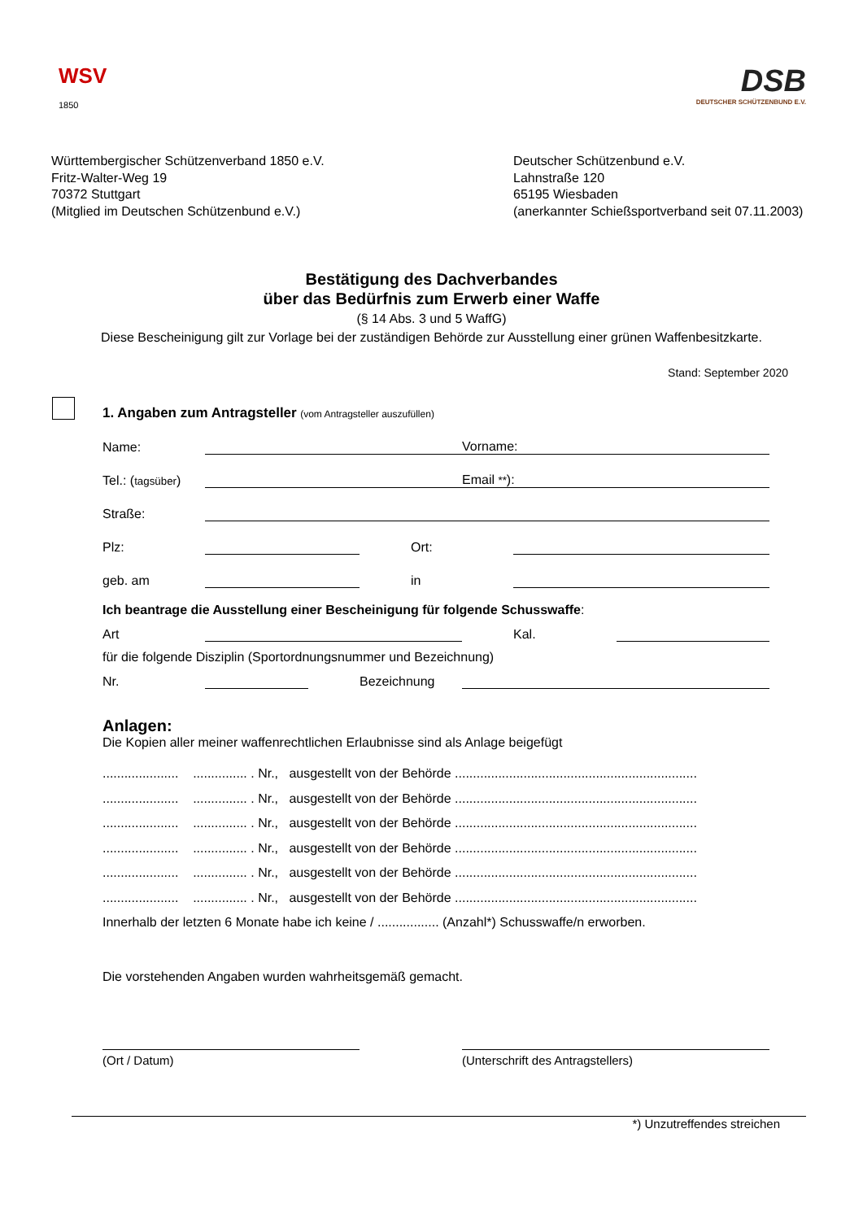WSV
1850
DSB
DEUTSCHER SCHÜTZENBUND E.V.
Württembergischer Schützenverband 1850 e.V.
Fritz-Walter-Weg 19
70372 Stuttgart
(Mitglied im Deutschen Schützenbund e.V.)
Deutscher Schützenbund e.V.
Lahnstraße 120
65195 Wiesbaden
(anerkannter Schießsportverband seit 07.11.2003)
Bestätigung des Dachverbandes
über das Bedürfnis zum Erwerb einer Waffe
(§ 14 Abs. 3 und 5 WaffG)
Diese Bescheinigung gilt zur Vorlage bei der zuständigen Behörde zur Ausstellung einer grünen Waffenbesitzkarte.
Stand: September 2020
1. Angaben zum Antragsteller (vom Antragsteller auszufüllen)
Name: Vorname:
Tel.: (tagsüber) Email **):
Straße:
Plz: Ort:
geb. am in
Ich beantrage die Ausstellung einer Bescheinigung für folgende Schusswaffe:
Art Kal.
für die folgende Disziplin (Sportordnungsnummer und Bezeichnung)
Nr. Bezeichnung
Anlagen:
Die Kopien aller meiner waffenrechtlichen Erlaubnisse sind als Anlage beigefügt
..................... ............... . Nr., ausgestellt von der Behörde ...................................................................
..................... ............... . Nr., ausgestellt von der Behörde ...................................................................
..................... ............... . Nr., ausgestellt von der Behörde ...................................................................
..................... ............... . Nr., ausgestellt von der Behörde ...................................................................
..................... ............... . Nr., ausgestellt von der Behörde ...................................................................
..................... ............... . Nr., ausgestellt von der Behörde ...................................................................
Innerhalb der letzten 6 Monate habe ich keine / ................. (Anzahl*) Schusswaffe/n erworben.
Die vorstehenden Angaben wurden wahrheitsgemäß gemacht.
(Ort / Datum) (Unterschrift des Antragstellers)
*) Unzutreffendes streichen